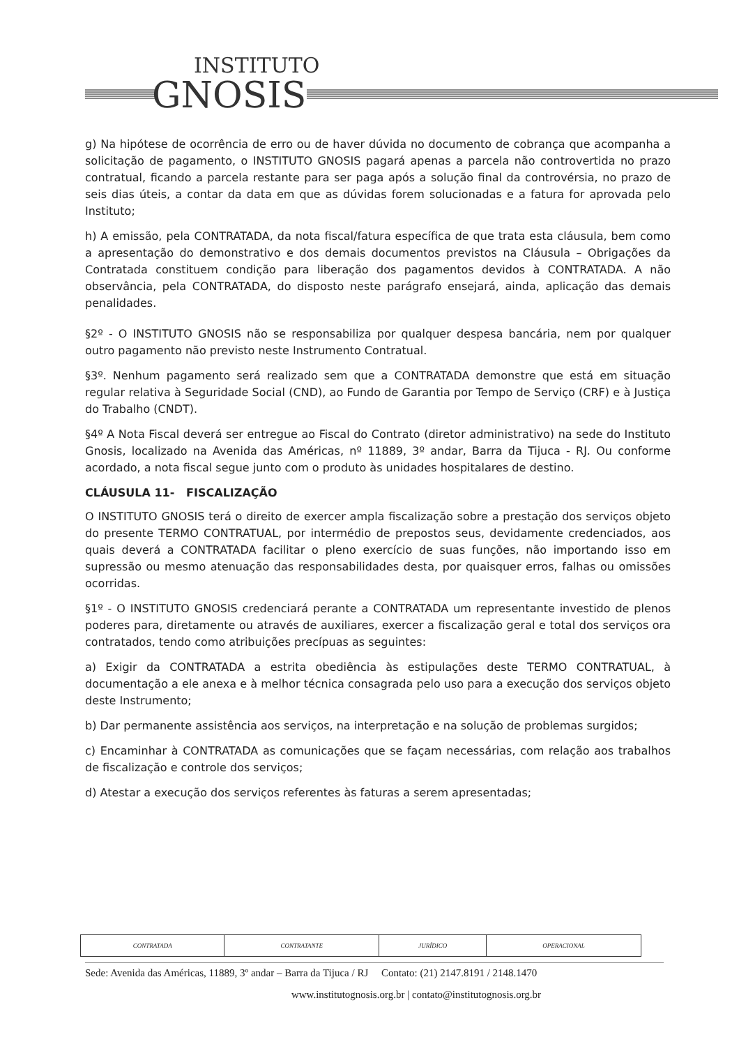INSTITUTO
GNOSIS
g) Na hipótese de ocorrência de erro ou de haver dúvida no documento de cobrança que acompanha a solicitação de pagamento, o INSTITUTO GNOSIS pagará apenas a parcela não controvertida no prazo contratual, ficando a parcela restante para ser paga após a solução final da controvérsia, no prazo de seis dias úteis, a contar da data em que as dúvidas forem solucionadas e a fatura for aprovada pelo Instituto;
h) A emissão, pela CONTRATADA, da nota fiscal/fatura específica de que trata esta cláusula, bem como a apresentação do demonstrativo e dos demais documentos previstos na Cláusula – Obrigações da Contratada constituem condição para liberação dos pagamentos devidos à CONTRATADA. A não observância, pela CONTRATADA, do disposto neste parágrafo ensejará, ainda, aplicação das demais penalidades.
§2º - O INSTITUTO GNOSIS não se responsabiliza por qualquer despesa bancária, nem por qualquer outro pagamento não previsto neste Instrumento Contratual.
§3º. Nenhum pagamento será realizado sem que a CONTRATADA demonstre que está em situação regular relativa à Seguridade Social (CND), ao Fundo de Garantia por Tempo de Serviço (CRF) e à Justiça do Trabalho (CNDT).
§4º A Nota Fiscal deverá ser entregue ao Fiscal do Contrato (diretor administrativo) na sede do Instituto Gnosis, localizado na Avenida das Américas, nº 11889, 3º andar, Barra da Tijuca - RJ. Ou conforme acordado, a nota fiscal segue junto com o produto às unidades hospitalares de destino.
CLÁUSULA 11- FISCALIZAÇÃO
O INSTITUTO GNOSIS terá o direito de exercer ampla fiscalização sobre a prestação dos serviços objeto do presente TERMO CONTRATUAL, por intermédio de prepostos seus, devidamente credenciados, aos quais deverá a CONTRATADA facilitar o pleno exercício de suas funções, não importando isso em supressão ou mesmo atenuação das responsabilidades desta, por quaisquer erros, falhas ou omissões ocorridas.
§1º - O INSTITUTO GNOSIS credenciará perante a CONTRATADA um representante investido de plenos poderes para, diretamente ou através de auxiliares, exercer a fiscalização geral e total dos serviços ora contratados, tendo como atribuições precípuas as seguintes:
a) Exigir da CONTRATADA a estrita obediência às estipulações deste TERMO CONTRATUAL, à documentação a ele anexa e à melhor técnica consagrada pelo uso para a execução dos serviços objeto deste Instrumento;
b) Dar permanente assistência aos serviços, na interpretação e na solução de problemas surgidos;
c) Encaminhar à CONTRATADA as comunicações que se façam necessárias, com relação aos trabalhos de fiscalização e controle dos serviços;
d) Atestar a execução dos serviços referentes às faturas a serem apresentadas;
| CONTRATADA | CONTRATANTE | JURÍDICO | OPERACIONAL |
Sede: Avenida das Américas, 11889, 3º andar – Barra da Tijuca / RJ Contato: (21) 2147.8191 / 2148.1470
www.institutognosis.org.br | contato@institutognosis.org.br